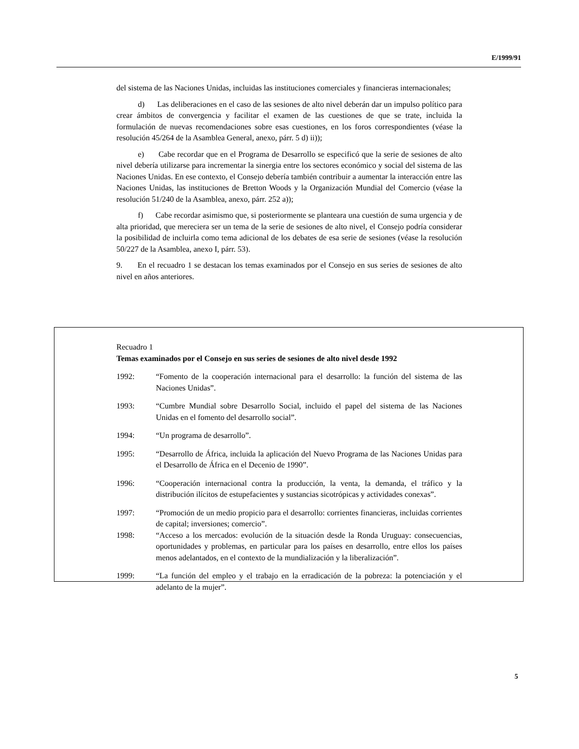E/1999/91
del sistema de las Naciones Unidas, incluidas las instituciones comerciales y financieras internacionales;
d) Las deliberaciones en el caso de las sesiones de alto nivel deberán dar un impulso político para crear ámbitos de convergencia y facilitar el examen de las cuestiones de que se trate, incluida la formulación de nuevas recomendaciones sobre esas cuestiones, en los foros correspondientes (véase la resolución 45/264 de la Asamblea General, anexo, párr. 5 d) ii));
e) Cabe recordar que en el Programa de Desarrollo se especificó que la serie de sesiones de alto nivel debería utilizarse para incrementar la sinergia entre los sectores económico y social del sistema de las Naciones Unidas. En ese contexto, el Consejo debería también contribuir a aumentar la interacción entre las Naciones Unidas, las instituciones de Bretton Woods y la Organización Mundial del Comercio (véase la resolución 51/240 de la Asamblea, anexo, párr. 252 a));
f) Cabe recordar asimismo que, si posteriormente se planteara una cuestión de suma urgencia y de alta prioridad, que mereciera ser un tema de la serie de sesiones de alto nivel, el Consejo podría considerar la posibilidad de incluirla como tema adicional de los debates de esa serie de sesiones (véase la resolución 50/227 de la Asamblea, anexo I, párr. 53).
9. En el recuadro 1 se destacan los temas examinados por el Consejo en sus series de sesiones de alto nivel en años anteriores.
Recuadro 1
Temas examinados por el Consejo en sus series de sesiones de alto nivel desde 1992
1992: “Fomento de la cooperación internacional para el desarrollo: la función del sistema de las Naciones Unidas”.
1993: “Cumbre Mundial sobre Desarrollo Social, incluido el papel del sistema de las Naciones Unidas en el fomento del desarrollo social”.
1994: “Un programa de desarrollo”.
1995: “Desarrollo de África, incluida la aplicación del Nuevo Programa de las Naciones Unidas para el Desarrollo de África en el Decenio de 1990”.
1996: “Cooperación internacional contra la producción, la venta, la demanda, el tráfico y la distribución ilícitos de estupefacientes y sustancias sicotrópicas y actividades conexas”.
1997: “Promoción de un medio propicio para el desarrollo: corrientes financieras, incluidas corrientes de capital; inversiones; comercio”.
1998: “Acceso a los mercados: evolución de la situación desde la Ronda Uruguay: consecuencias, oportunidades y problemas, en particular para los países en desarrollo, entre ellos los países menos adelantados, en el contexto de la mundialización y la liberalización”.
1999: “La función del empleo y el trabajo en la erradicación de la pobreza: la potenciación y el adelanto de la mujer”.
5